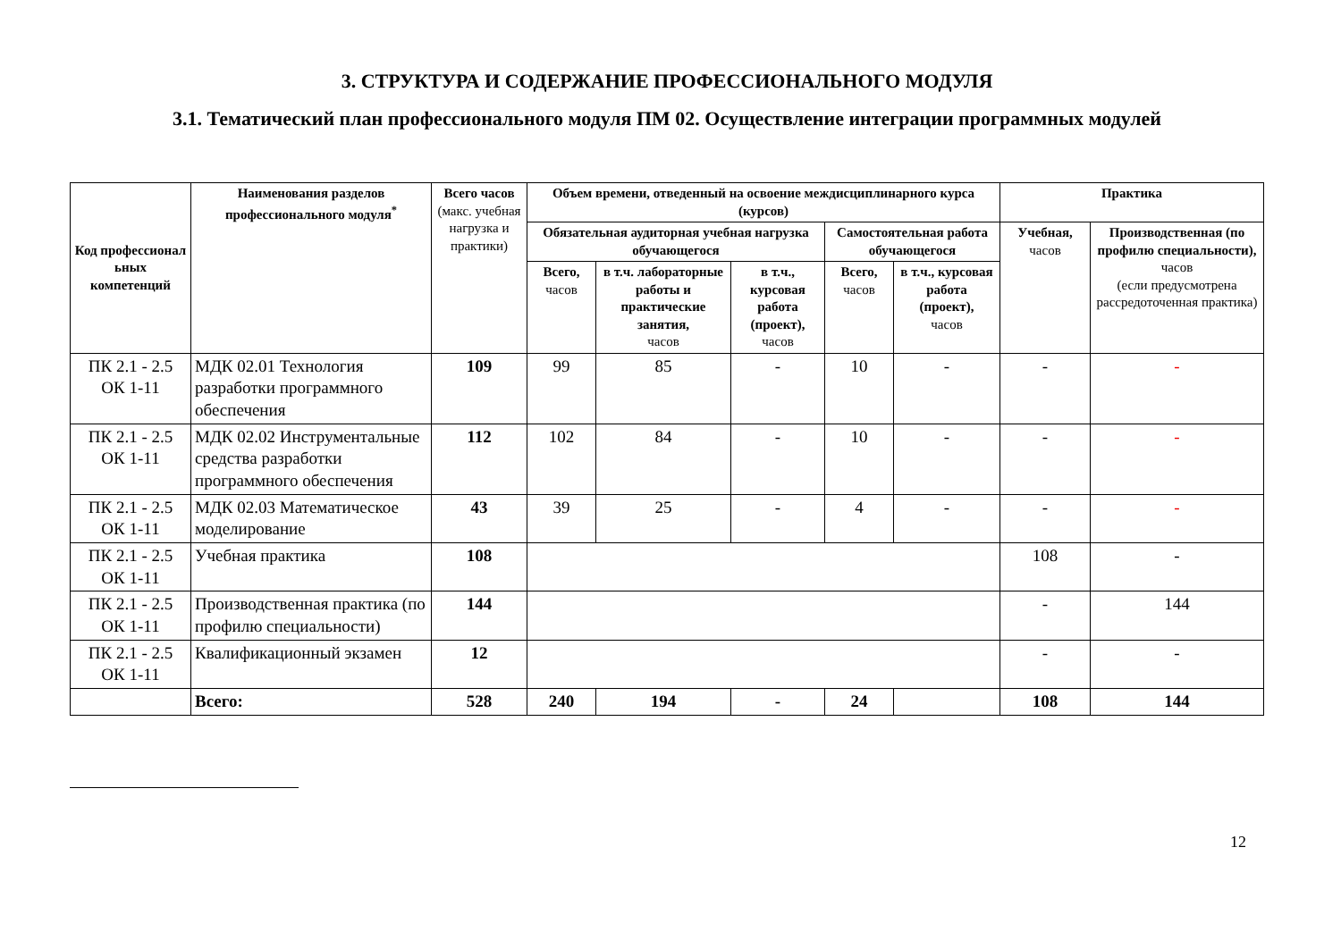3. СТРУКТУРА И СОДЕРЖАНИЕ ПРОФЕССИОНАЛЬНОГО МОДУЛЯ
3.1. Тематический план профессионального модуля ПМ 02. Осуществление интеграции программных модулей
| Код профессионал ьных компетенций | Наименования разделов профессионального модуля<sup>*</sup> | Всего часов (макс. учебная нагрузка и практики) | Объем времени, отведенный на освоение междисциплинарного курса (курсов) | | | | | Практика | |
| --- | --- | --- | --- | --- | --- | --- | --- | --- | --- |
| | | | Обязательная аудиторная учебная нагрузка обучающегося | | | Самостоятельная работа обучающегося | | Учебная, часов | Производственная (по профилю специальности), часов (если предусмотрена рассредоточенная практика) |
| | | | Всего, часов | в т.ч. лабораторные работы и практические занятия, часов | в т.ч., курсовая работа (проект), часов | Всего, часов | в т.ч., курсовая работа (проект), часов | | |
| ПК 2.1 - 2.5 ОК 1-11 | МДК 02.01 Технология разработки программного обеспечения | 109 | 99 | 85 | - | 10 | - | - | - |
| ПК 2.1 - 2.5 ОК 1-11 | МДК 02.02 Инструментальные средства разработки программного обеспечения | 112 | 102 | 84 | - | 10 | - | - | - |
| ПК 2.1 - 2.5 ОК 1-11 | МДК 02.03 Математическое моделирование | 43 | 39 | 25 | - | 4 | - | - | - |
| ПК 2.1 - 2.5 ОК 1-11 | Учебная практика | 108 | | | | | | 108 | - |
| ПК 2.1 - 2.5 ОК 1-11 | Производственная практика (по профилю специальности) | 144 | | | | | | - | 144 |
| ПК 2.1 - 2.5 ОК 1-11 | Квалификационный экзамен | 12 | | | | | | - | - |
| | Всего: | 528 | 240 | 194 | - | 24 | | 108 | 144 |
12